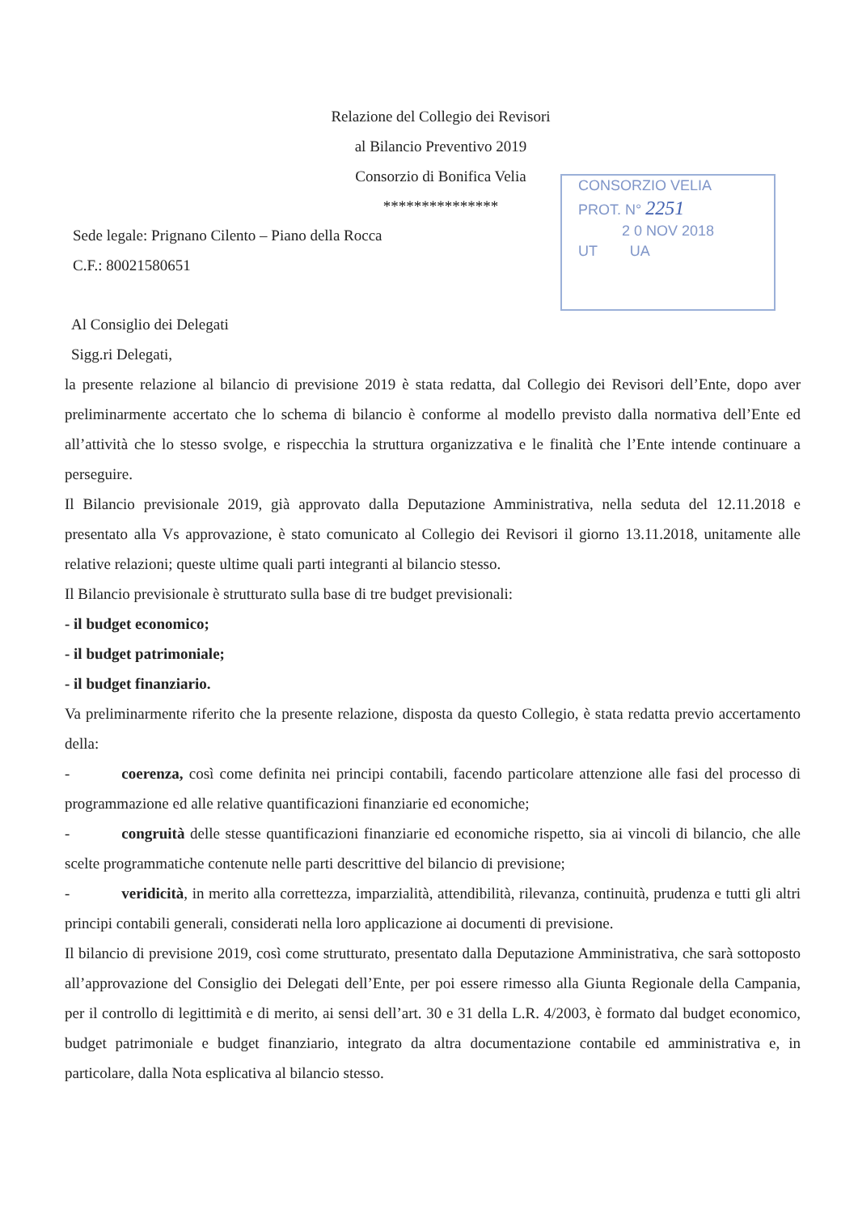Relazione del Collegio dei Revisori
al Bilancio Preventivo 2019
Consorzio di Bonifica Velia
***************
CONSORZIO VELIA
PROT. N° 2251
2 0 NOV 2018
UT UA
Sede legale: Prignano Cilento – Piano della Rocca
C.F.: 80021580651
Al Consiglio dei Delegati
Sigg.ri Delegati,
la presente relazione al bilancio di previsione 2019 è stata redatta, dal Collegio dei Revisori dell’Ente, dopo aver preliminarmente accertato che lo schema di bilancio è conforme al modello previsto dalla normativa dell’Ente ed all’attività che lo stesso svolge, e rispecchia la struttura organizzativa e le finalità che l’Ente intende continuare a perseguire.
Il Bilancio previsionale 2019, già approvato dalla Deputazione Amministrativa, nella seduta del 12.11.2018 e presentato alla Vs approvazione, è stato comunicato al Collegio dei Revisori il giorno 13.11.2018, unitamente alle relative relazioni; queste ultime quali parti integranti al bilancio stesso.
Il Bilancio previsionale è strutturato sulla base di tre budget previsionali:
- il budget economico;
- il budget patrimoniale;
- il budget finanziario.
Va preliminarmente riferito che la presente relazione, disposta da questo Collegio, è stata redatta previo accertamento della:
- coerenza, così come definita nei principi contabili, facendo particolare attenzione alle fasi del processo di programmazione ed alle relative quantificazioni finanziarie ed economiche;
- congruità delle stesse quantificazioni finanziarie ed economiche rispetto, sia ai vincoli di bilancio, che alle scelte programmatiche contenute nelle parti descrittive del bilancio di previsione;
- veridicità, in merito alla correttezza, imparzialità, attendibilità, rilevanza, continuità, prudenza e tutti gli altri principi contabili generali, considerati nella loro applicazione ai documenti di previsione.
Il bilancio di previsione 2019, così come strutturato, presentato dalla Deputazione Amministrativa, che sarà sottoposto all’approvazione del Consiglio dei Delegati dell’Ente, per poi essere rimesso alla Giunta Regionale della Campania, per il controllo di legittimità e di merito, ai sensi dell’art. 30 e 31 della L.R. 4/2003, è formato dal budget economico, budget patrimoniale e budget finanziario, integrato da altra documentazione contabile ed amministrativa e, in particolare, dalla Nota esplicativa al bilancio stesso.